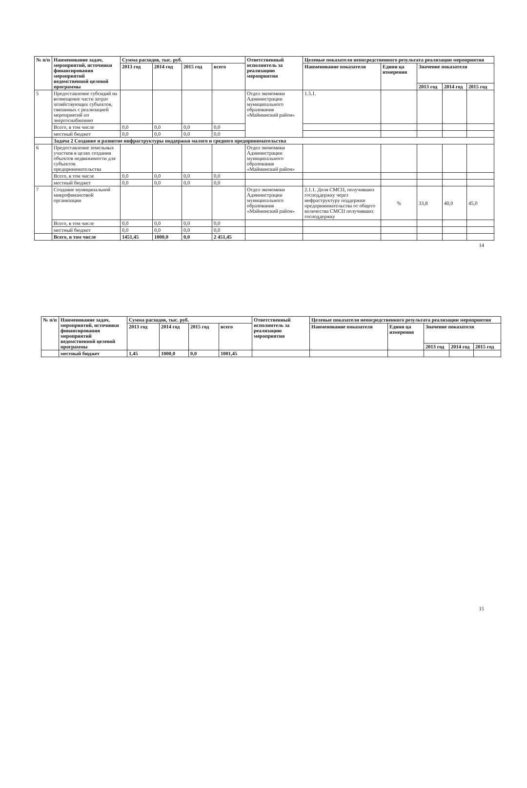| № п/п | Наименование задач, мероприятий, источники финансирования мероприятий ведомственной целевой программы | Сумма расходов, тыс. руб. | | | | Ответственный исполнитель за реализацию мероприятия | Целевые показатели непосредственного результата реализации мероприятия | | | | |
| --- | --- | --- | --- | --- | --- | --- | --- | --- | --- | --- | --- |
| | | 2013 год | 2014 год | 2015 год | всего | | Наименование показателя | Едини ца измерения | Значение показателя | | |
| | | | | | | | | | 2013 год | 2014 год | 2015 год |
| 5 | Предоставление субсидий на возмещение части затрат хозяйствующих субъектов, связанных с реализацией мероприятий по энергоснабжению | | | | | Отдел экономики Администрации муниципального образования «Майминский район» | 1.5.1. | | | | |
| | Всего, в том числе | 0,0 | 0,0 | 0,0 | 0,0 | | | | | | |
| | местный бюджет | 0,0 | 0,0 | 0,0 | 0,0 | | | | | | |
| | Задача 2 Создание и развитие инфраструктуры поддержки малого и среднего предпринимательства | | | | | | | | | | |
| 6 | Предоставление земельных участков в целях создания объектов недвижимости для субъектов предпринимательства | | | | | Отдел экономики Администрации муниципального образования «Майминский район» | | | | | |
| | Всего, в том числе | 0,0 | 0,0 | 0,0 | 0,0 | | | | | | |
| | местный бюджет | 0,0 | 0,0 | 0,0 | 0,0 | | | | | | |
| 7 | Создание муниципальной микрофинансовой организации | | | | | Отдел экономики Администрации муниципального образования «Майминский район» | 2.1.1. Доля СМСП, получивших господдержку через инфраструктуру поддержки предпринимательства от общего количества СМСП получивших господдержку | % | 33,8 | 40,0 | 45,0 |
| | Всего, в том числе | 0,0 | 0,0 | 0,0 | 0,0 | | | | | | |
| | местный бюджет | 0,0 | 0,0 | 0,0 | 0,0 | | | | | | |
| | Всего, в том числе | 1451,45 | 1000,0 | 0,0 | 2 451,45 | | | | | | |
14
| № п/п | Наименование задач, мероприятий, источники финансирования мероприятий ведомственной целевой программы | Сумма расходов, тыс. руб. | | | | Ответственный исполнитель за реализацию мероприятия | Целевые показатели непосредственного результата реализации мероприятия | | | | |
| --- | --- | --- | --- | --- | --- | --- | --- | --- | --- | --- | --- |
| | | 2013 год | 2014 год | 2015 год | всего | | Наименование показателя | Едини ца измерения | Значение показателя | | |
| | | | | | | | | | 2013 год | 2014 год | 2015 год |
| | местный бюджет | 1,45 | 1000,0 | 0,0 | 1001,45 | | | | | | |
15